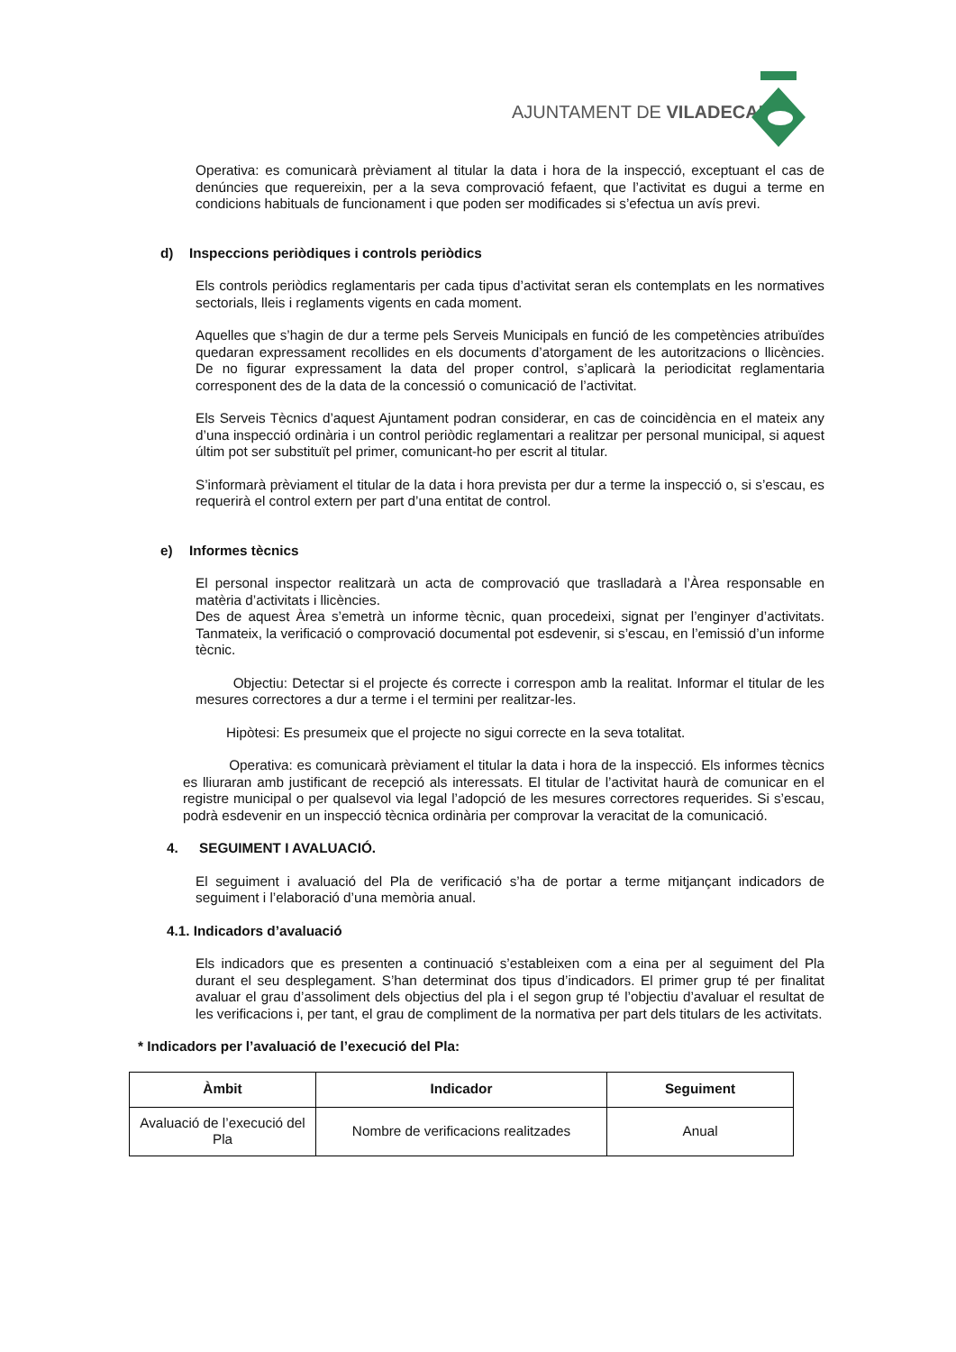AJUNTAMENT DE VILADECANS
Operativa: es comunicarà prèviament al titular la data i hora de la inspecció, exceptuant el cas de denúncies que requereixin, per a la seva comprovació fefaent, que l’activitat es dugui a terme en condicions habituals de funcionament i que poden ser modificades si s’efectua un avís previ.
d) Inspeccions periòdiques i controls periòdics
Els controls periòdics reglamentaris per cada tipus d’activitat seran els contemplats en les normatives sectorials, lleis i reglaments vigents en cada moment.
Aquelles que s’hagin de dur a terme pels Serveis Municipals en funció de les competències atribuïdes quedaran expressament recollides en els documents d’atorgament de les autoritzacions o llicències. De no figurar expressament la data del proper control, s’aplicarà la periodicitat reglamentaria corresponent des de la data de la concessió o comunicació de l’activitat.
Els Serveis Tècnics d’aquest Ajuntament podran considerar, en cas de coincidència en el mateix any d’una inspecció ordinària i un control periòdic reglamentari a realitzar per personal municipal, si aquest últim pot ser substituït pel primer, comunicant-ho per escrit al titular.
S’informarà prèviament el titular de la data i hora prevista per dur a terme la inspecció o, si s’escau, es requerirà el control extern per part d’una entitat de control.
e) Informes tècnics
El personal inspector realitzarà un acta de comprovació que traslladarà a l’Àrea responsable en matèria d’activitats i llicències.
Des de aquest Àrea s’emetrà un informe tècnic, quan procedeixi, signat per l’enginyer d’activitats. Tanmateix, la verificació o comprovació documental pot esdevenir, si s’escau, en l’emissió d’un informe tècnic.
Objectiu: Detectar si el projecte és correcte i correspon amb la realitat. Informar el titular de les mesures correctores a dur a terme i el termini per realitzar-les.
Hipòtesi: Es presumeix que el projecte no sigui correcte en la seva totalitat.
Operativa: es comunicarà prèviament el titular la data i hora de la inspecció. Els informes tècnics es lliuraran amb justificant de recepció als interessats. El titular de l’activitat haurà de comunicar en el registre municipal o per qualsevol via legal l’adopció de les mesures correctores requerides. Si s’escau, podrà esdevenir en un inspecció tècnica ordinària per comprovar la veracitat de la comunicació.
4. SEGUIMENT I AVALUACIÓ.
El seguiment i avaluació del Pla de verificació s’ha de portar a terme mitjançant indicadors de seguiment i l’elaboració d’una memòria anual.
4.1. Indicadors d’avaluació
Els indicadors que es presenten a continuació s’estableixen com a eina per al seguiment del Pla durant el seu desplegament. S’han determinat dos tipus d’indicadors. El primer grup té per finalitat avaluar el grau d’assoliment dels objectius del pla i el segon grup té l’objectiu d’avaluar el resultat de les verificacions i, per tant, el grau de compliment de la normativa per part dels titulars de les activitats.
* Indicadors per l’avaluació de l’execució del Pla:
| Àmbit | Indicador | Seguiment |
| --- | --- | --- |
| Avaluació de l’execució del Pla | Nombre de verificacions realitzades | Anual |